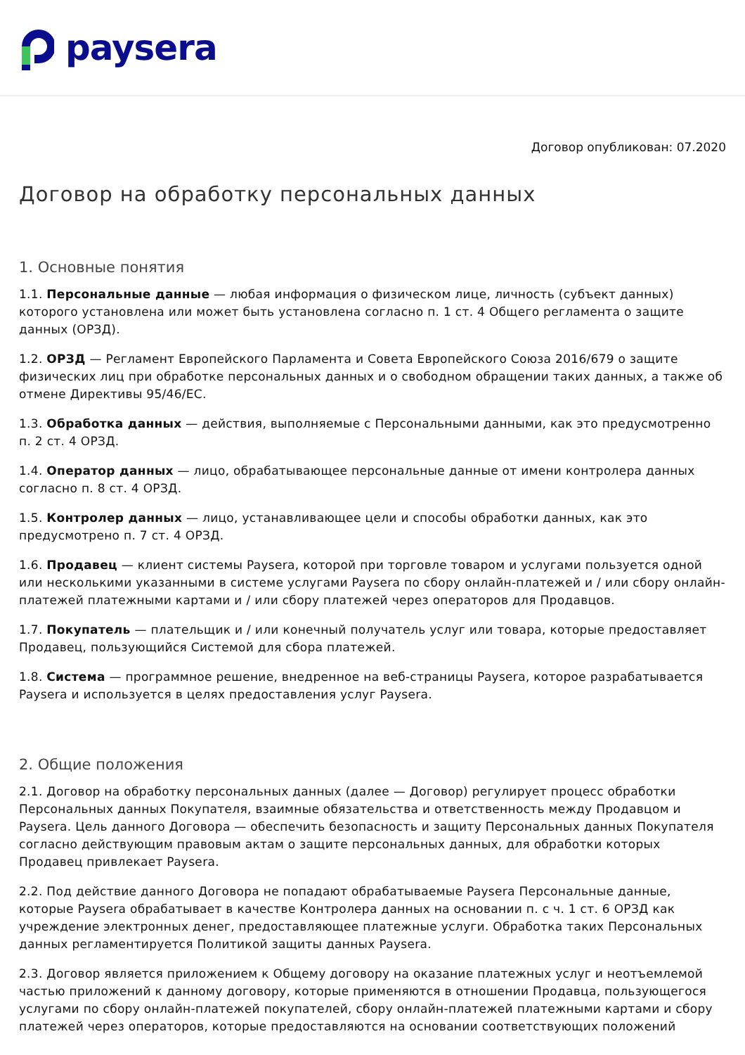paysera
Договор опубликован: 07.2020
Договор на обработку персональных данных
1. Основные понятия
1.1. Персональные данные — любая информация о физическом лице, личность (субъект данных) которого установлена или может быть установлена согласно п. 1 ст. 4 Общего регламента о защите данных (ОРЗД).
1.2. ОРЗД — Регламент Европейского Парламента и Совета Европейского Союза 2016/679 о защите физических лиц при обработке персональных данных и о свободном обращении таких данных, а также об отмене Директивы 95/46/ЕС.
1.3. Обработка данных — действия, выполняемые с Персональными данными, как это предусмотренно п. 2 ст. 4 ОРЗД.
1.4. Оператор данных — лицо, обрабатывающее персональные данные от имени контролера данных согласно п. 8 ст. 4 ОРЗД.
1.5. Контролер данных — лицо, устанавливающее цели и способы обработки данных, как это предусмотрено п. 7 ст. 4 ОРЗД.
1.6. Продавец — клиент системы Paysera, которой при торговле товаром и услугами пользуется одной или несколькими указанными в системе услугами Paysera по сбору онлайн-платежей и / или сбору онлайн-платежей платежными картами и / или сбору платежей через операторов для Продавцов.
1.7. Покупатель — плательщик и / или конечный получатель услуг или товара, которые предоставляет Продавец, пользующийся Системой для сбора платежей.
1.8. Система — программное решение, внедренное на веб-страницы Paysera, которое разрабатывается Paysera и используется в целях предоставления услуг Paysera.
2. Общие положения
2.1. Договор на обработку персональных данных (далее — Договор) регулирует процесс обработки Персональных данных Покупателя, взаимные обязательства и ответственность между Продавцом и Paysera. Цель данного Договора — обеспечить безопасность и защиту Персональных данных Покупателя согласно действующим правовым актам о защите персональных данных, для обработки которых Продавец привлекает Paysera.
2.2. Под действие данного Договора не попадают обрабатываемые Paysera Персональные данные, которые Paysera обрабатывает в качестве Контролера данных на основании п. с ч. 1 ст. 6 ОРЗД как учреждение электронных денег, предоставляющее платежные услуги. Обработка таких Персональных данных регламентируется Политикой защиты данных Paysera.
2.3. Договор является приложением к Общему договору на оказание платежных услуг и неотъемлемой частью приложений к данному договору, которые применяются в отношении Продавца, пользующегося услугами по сбору онлайн-платежей покупателей, сбору онлайн-платежей платежными картами и сбору платежей через операторов, которые предоставляются на основании соответствующих положений